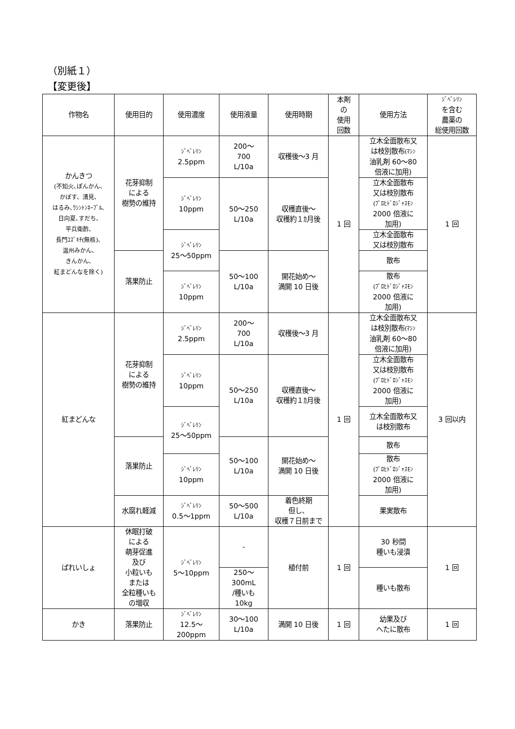（別紙１）
【変更後】
| 作物名 | 使用目的 | 使用濃度 | 使用液量 | 使用時期 | 本剤 の 使用 回数 | 使用方法 | ｼﾞﾍﾞﾚﾘﾝ を含む 農薬の 総使用回数 |
| --- | --- | --- | --- | --- | --- | --- | --- |
| かんきつ (不知火､ぽんかん､ かぼす、清見､ はるみ､ﾜｼﾝﾄﾝﾈｰﾌﾞﾙ､ 日向夏､すだち､ 平兵衛酢､ 長門ﾕｽﾞｷﾁ(無核)､ 温州みかん､ きんかん､ 紅まどんなを除く) | 花芽抑制 による 樹勢の維持 | ｼﾞﾍﾞﾚﾘﾝ 2.5ppm | 200～ 700 L/10a | 収穫後～3 月 | 1 回 | 立木全面散布又 は枝別散布 (ﾏｼﾝ 油乳剤 60～80 倍液に加用) | 1 回 |
| | | ｼﾞﾍﾞﾚﾘﾝ 10ppm | 50～250 L/10a | 収穫直後～ 収穫約１ｶ月後 | | 立木全面散布 又は枝別散布 (ﾌﾟﾛﾋﾄﾞﾛｼﾞｬｽﾓﾝ 2000 倍液に 加用) | |
| | | ｼﾞﾍﾞﾚﾘﾝ 25～50ppm | | | | 立木全面散布 又は枝別散布 | |
| | 落果防止 | | 50～100 L/10a | 開花始め～ 満開 10 日後 | | 散布 | |
| | | ｼﾞﾍﾞﾚﾘﾝ 10ppm | | | | 散布 (ﾌﾟﾛﾋﾄﾞﾛｼﾞｬｽﾓﾝ 2000 倍液に 加用) | |
| 紅まどんな | 花芽抑制 による 樹勢の維持 | ｼﾞﾍﾞﾚﾘﾝ 2.5ppm | 200～ 700 L/10a | 収穫後～3 月 | 1 回 | 立木全面散布又 は枝別散布 (ﾏｼﾝ 油乳剤 60～80 倍液に加用) | 3 回以内 |
| | | ｼﾞﾍﾞﾚﾘﾝ 10ppm | 50～250 L/10a | 収穫直後～ 収穫約１ｶ月後 | | 立木全面散布 又は枝別散布 (ﾌﾟﾛﾋﾄﾞﾛｼﾞｬｽﾓﾝ 2000 倍液に 加用) | |
| | | ｼﾞﾍﾞﾚﾘﾝ 25～50ppm | | | | 立木全面散布又 は枝別散布 | |
| | 落果防止 | | 50～100 L/10a | 開花始め～ 満開 10 日後 | | 散布 | |
| | | ｼﾞﾍﾞﾚﾘﾝ 10ppm | | | | 散布 (ﾌﾟﾛﾋﾄﾞﾛｼﾞｬｽﾓﾝ 2000 倍液に 加用) | |
| | 水腐れ軽減 | ｼﾞﾍﾞﾚﾘﾝ 0.5～1ppm | 50～500 L/10a | 着色終期 但し、 収穫７日前まで | | 果実散布 | |
| ばれいしょ | 休眠打破 による 萌芽促進 及び 小粒いも または 全粒種いも の増収 | ｼﾞﾍﾞﾚﾘﾝ 5～10ppm | - | 植付前 | 1 回 | 30 秒間 種いも浸漬 | 1 回 |
| | | | 250～ 300mL /種いも 10kg | | | 種いも散布 | |
| かき | 落果防止 | ｼﾞﾍﾞﾚﾘﾝ 12.5～ 200ppm | 30～100 L/10a | 満開 10 日後 | 1 回 | 幼果及び へたに散布 | 1 回 |